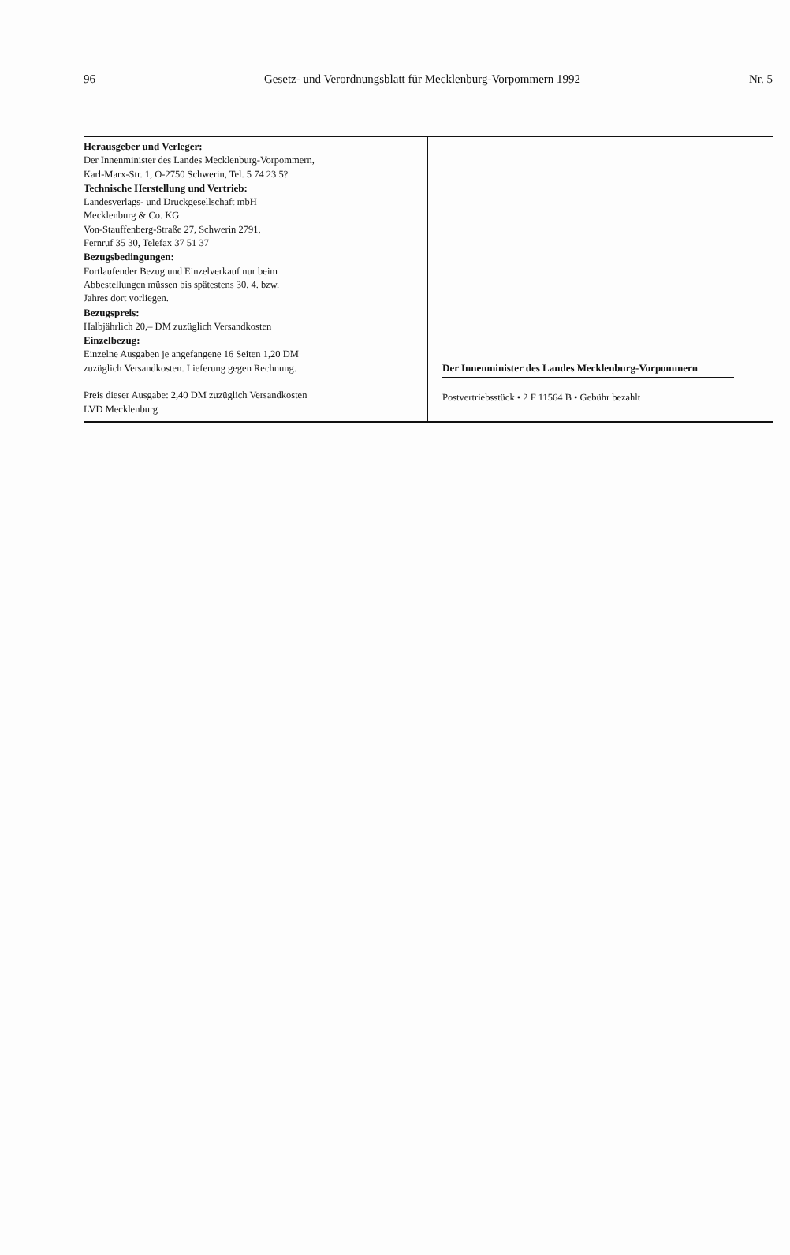96 Gesetz- und Verordnungsblatt für Mecklenburg-Vorpommern 1992 Nr. 5
Herausgeber und Verleger:
Der Innenminister des Landes Mecklenburg-Vorpommern,
Karl-Marx-Str. 1, O-2750 Schwerin, Tel. 5 74 23 5?
Technische Herstellung und Vertrieb:
Landesverlags- und Druckgesellschaft mbH
Mecklenburg & Co. KG
Von-Stauffenberg-Straße 27, Schwerin 2791,
Fernruf 35 30, Telefax 37 51 37
Bezugsbedingungen:
Fortlaufender Bezug und Einzelverkauf nur beim
Abbestellungen müssen bis spätestens 30. 4. bzw.
Jahres dort vorliegen.
Bezugspreis:
Halbjährlich 20,– DM zuzüglich Versandkosten
Einzelbezug:
Einzelne Ausgaben je angefangene 16 Seiten 1,20 DM
zuzüglich Versandkosten. Lieferung gegen Rechnung.
Preis dieser Ausgabe: 2,40 DM zuzüglich Versandkosten
LVD Mecklenburg
Der Innenminister des Landes Mecklenburg-Vorpommern
Postvertriebsstück • 2 F 11564 B • Gebühr bezahlt